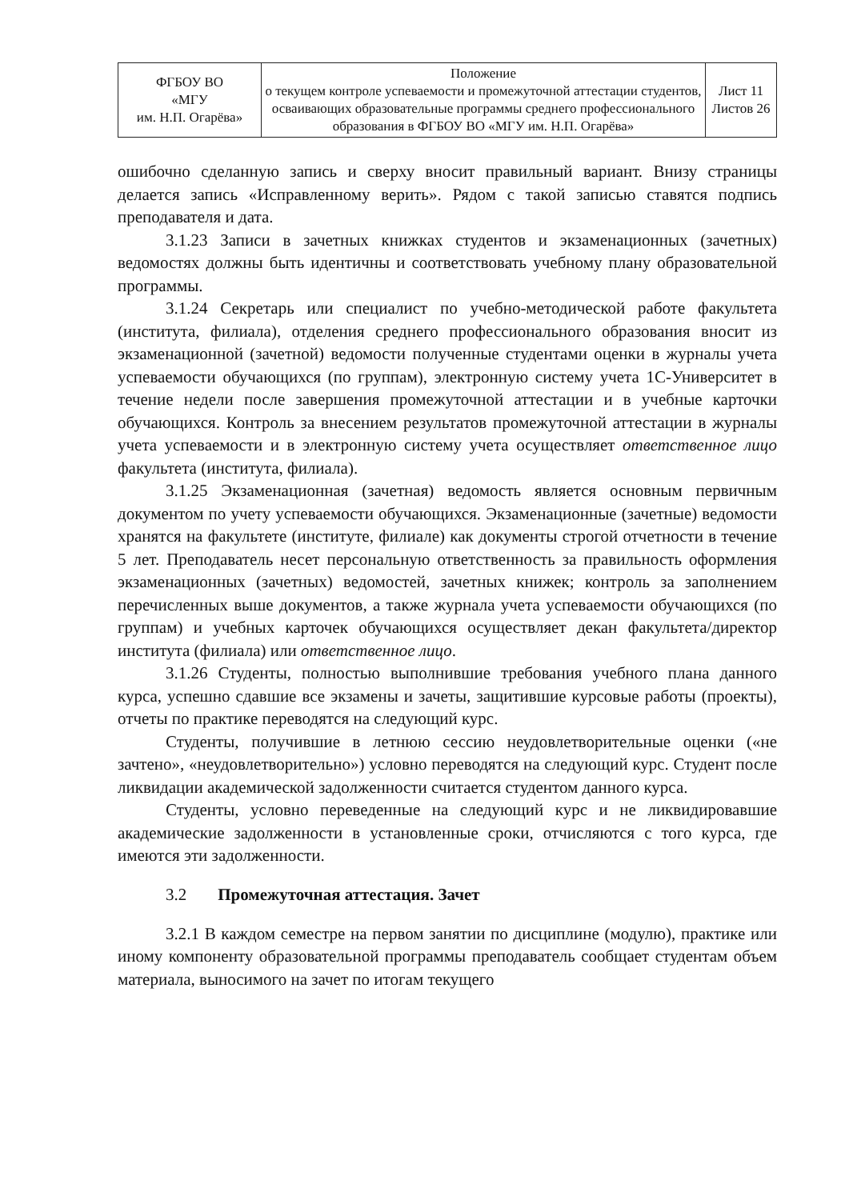| ФГБОУ ВО «МГУ им. Н.П. Огарёва» | Положение о текущем контроле успеваемости и промежуточной аттестации студентов, осваивающих образовательные программы среднего профессионального образования в ФГБОУ ВО «МГУ им. Н.П. Огарёва» | Лист 11 Листов 26 |
ошибочно сделанную запись и сверху вносит правильный вариант. Внизу страницы делается запись «Исправленному верить». Рядом с такой записью ставятся подпись преподавателя и дата.
3.1.23 Записи в зачетных книжках студентов и экзаменационных (зачетных) ведомостях должны быть идентичны и соответствовать учебному плану образовательной программы.
3.1.24 Секретарь или специалист по учебно-методической работе факультета (института, филиала), отделения среднего профессионального образования вносит из экзаменационной (зачетной) ведомости полученные студентами оценки в журналы учета успеваемости обучающихся (по группам), электронную систему учета 1С-Университет в течение недели после завершения промежуточной аттестации и в учебные карточки обучающихся. Контроль за внесением результатов промежуточной аттестации в журналы учета успеваемости и в электронную систему учета осуществляет ответственное лицо факультета (института, филиала).
3.1.25 Экзаменационная (зачетная) ведомость является основным первичным документом по учету успеваемости обучающихся. Экзаменационные (зачетные) ведомости хранятся на факультете (институте, филиале) как документы строгой отчетности в течение 5 лет. Преподаватель несет персональную ответственность за правильность оформления экзаменационных (зачетных) ведомостей, зачетных книжек; контроль за заполнением перечисленных выше документов, а также журнала учета успеваемости обучающихся (по группам) и учебных карточек обучающихся осуществляет декан факультета/директор института (филиала) или ответственное лицо.
3.1.26 Студенты, полностью выполнившие требования учебного плана данного курса, успешно сдавшие все экзамены и зачеты, защитившие курсовые работы (проекты), отчеты по практике переводятся на следующий курс.
Студенты, получившие в летнюю сессию неудовлетворительные оценки («не зачтено», «неудовлетворительно») условно переводятся на следующий курс. Студент после ликвидации академической задолженности считается студентом данного курса.
Студенты, условно переведенные на следующий курс и не ликвидировавшие академические задолженности в установленные сроки, отчисляются с того курса, где имеются эти задолженности.
3.2 Промежуточная аттестация. Зачет
3.2.1 В каждом семестре на первом занятии по дисциплине (модулю), практике или иному компоненту образовательной программы преподаватель сообщает студентам объем материала, выносимого на зачет по итогам текущего